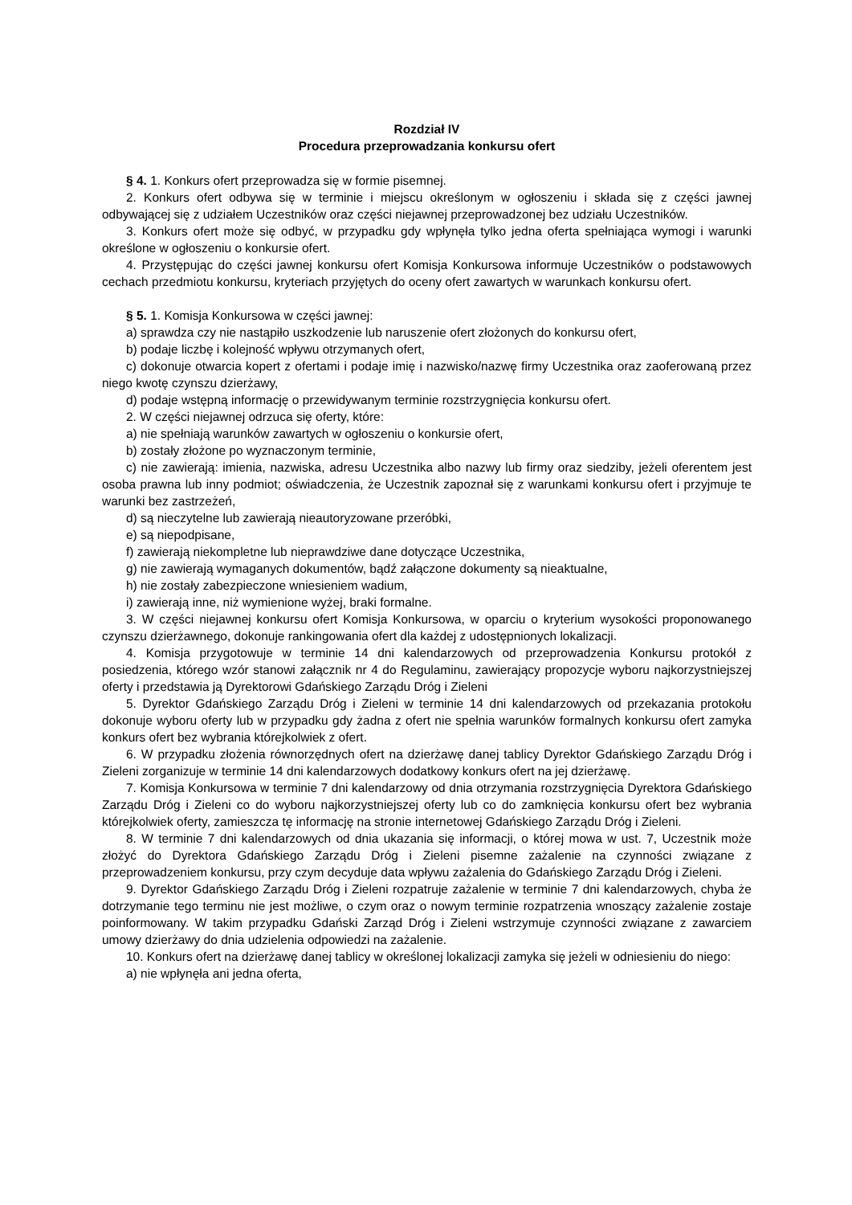Rozdział IV
Procedura przeprowadzania konkursu ofert
§ 4. 1. Konkurs ofert przeprowadza się w formie pisemnej.
2. Konkurs ofert odbywa się w terminie i miejscu określonym w ogłoszeniu i składa się z części jawnej odbywającej się z udziałem Uczestników oraz części niejawnej przeprowadzonej bez udziału Uczestników.
3. Konkurs ofert może się odbyć, w przypadku gdy wpłynęła tylko jedna oferta spełniająca wymogi i warunki określone w ogłoszeniu o konkursie ofert.
4. Przystępując do części jawnej konkursu ofert Komisja Konkursowa informuje Uczestników o podstawowych cechach przedmiotu konkursu, kryteriach przyjętych do oceny ofert zawartych w warunkach konkursu ofert.
§ 5. 1. Komisja Konkursowa w części jawnej:
a) sprawdza czy nie nastąpiło uszkodzenie lub naruszenie ofert złożonych do konkursu ofert,
b) podaje liczbę i kolejność wpływu otrzymanych ofert,
c) dokonuje otwarcia kopert z ofertami i podaje imię i nazwisko/nazwę firmy Uczestnika oraz zaoferowaną przez niego kwotę czynszu dzierżawy,
d) podaje wstępną informację o przewidywanym terminie rozstrzygnięcia konkursu ofert.
2. W części niejawnej odrzuca się oferty, które:
a) nie spełniają warunków zawartych w ogłoszeniu o konkursie ofert,
b) zostały złożone po wyznaczonym terminie,
c) nie zawierają: imienia, nazwiska, adresu Uczestnika albo nazwy lub firmy oraz siedziby, jeżeli oferentem jest osoba prawna lub inny podmiot; oświadczenia, że Uczestnik zapoznał się z warunkami konkursu ofert i przyjmuje te warunki bez zastrzeżeń,
d) są nieczytelne lub zawierają nieautoryzowane przeróbki,
e) są niepodpisane,
f) zawierają niekompletne lub nieprawdziwe dane dotyczące Uczestnika,
g) nie zawierają wymaganych dokumentów, bądź załączone dokumenty są nieaktualne,
h) nie zostały zabezpieczone wniesieniem wadium,
i) zawierają inne, niż wymienione wyżej, braki formalne.
3. W części niejawnej konkursu ofert Komisja Konkursowa, w oparciu o kryterium wysokości proponowanego czynszu dzierżawnego, dokonuje rankingowania ofert dla każdej z udostępnionych lokalizacji.
4. Komisja przygotowuje w terminie 14 dni kalendarzowych od przeprowadzenia Konkursu protokół z posiedzenia, którego wzór stanowi załącznik nr 4 do Regulaminu, zawierający propozycje wyboru najkorzystniejszej oferty i przedstawia ją Dyrektorowi Gdańskiego Zarządu Dróg i Zieleni
5. Dyrektor Gdańskiego Zarządu Dróg i Zieleni w terminie 14 dni kalendarzowych od przekazania protokołu dokonuje wyboru oferty lub w przypadku gdy żadna z ofert nie spełnia warunków formalnych konkursu ofert zamyka konkurs ofert bez wybrania którejkolwiek z ofert.
6. W przypadku złożenia równorzędnych ofert na dzierżawę danej tablicy Dyrektor Gdańskiego Zarządu Dróg i Zieleni zorganizuje w terminie 14 dni kalendarzowych dodatkowy konkurs ofert na jej dzierżawę.
7. Komisja Konkursowa w terminie 7 dni kalendarzowy od dnia otrzymania rozstrzygnięcia Dyrektora Gdańskiego Zarządu Dróg i Zieleni co do wyboru najkorzystniejszej oferty lub co do zamknięcia konkursu ofert bez wybrania którejkolwiek oferty, zamieszcza tę informację na stronie internetowej Gdańskiego Zarządu Dróg i Zieleni.
8. W terminie 7 dni kalendarzowych od dnia ukazania się informacji, o której mowa w ust. 7, Uczestnik może złożyć do Dyrektora Gdańskiego Zarządu Dróg i Zieleni pisemne zażalenie na czynności związane z przeprowadzeniem konkursu, przy czym decyduje data wpływu zażalenia do Gdańskiego Zarządu Dróg i Zieleni.
9. Dyrektor Gdańskiego Zarządu Dróg i Zieleni rozpatruje zażalenie w terminie 7 dni kalendarzowych, chyba że dotrzymanie tego terminu nie jest możliwe, o czym oraz o nowym terminie rozpatrzenia wnoszący zażalenie zostaje poinformowany. W takim przypadku Gdański Zarząd Dróg i Zieleni wstrzymuje czynności związane z zawarciem umowy dzierżawy do dnia udzielenia odpowiedzi na zażalenie.
10. Konkurs ofert na dzierżawę danej tablicy w określonej lokalizacji zamyka się jeżeli w odniesieniu do niego:
a) nie wpłynęła ani jedna oferta,